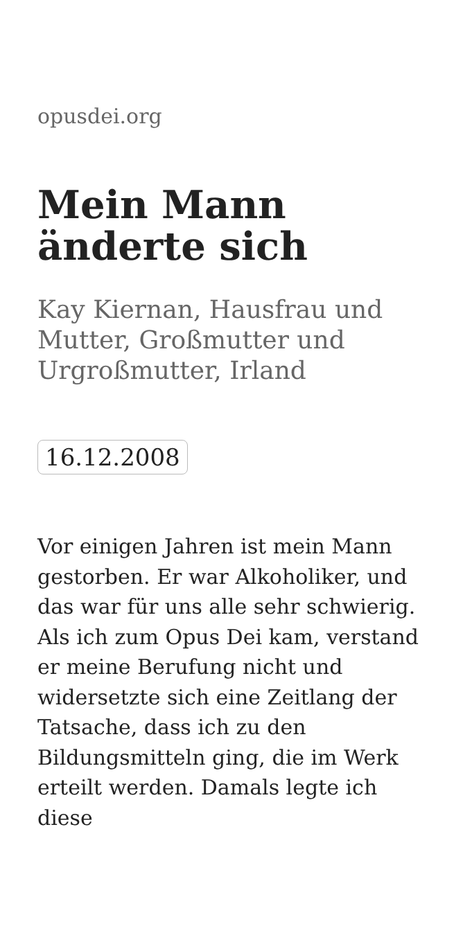opusdei.org
Mein Mann änderte sich
Kay Kiernan, Hausfrau und Mutter, Großmutter und Urgroßmutter, Irland
16.12.2008
Vor einigen Jahren ist mein Mann gestorben. Er war Alkoholiker, und das war für uns alle sehr schwierig. Als ich zum Opus Dei kam, verstand er meine Berufung nicht und widersetzte sich eine Zeitlang der Tatsache, dass ich zu den Bildungsmitteln ging, die im Werk erteilt werden. Damals legte ich diese